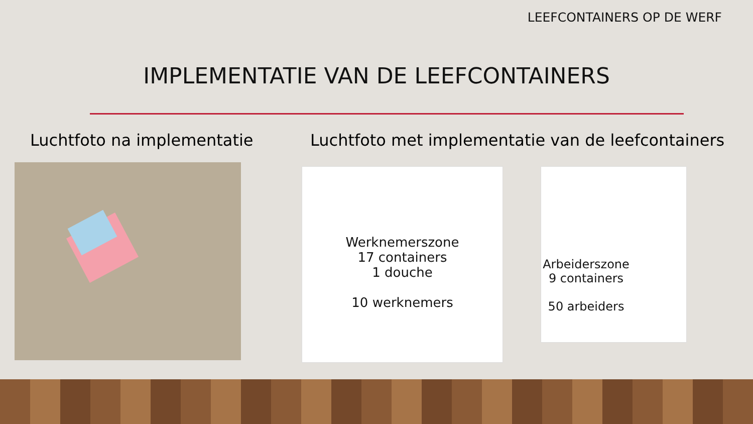LEEFCONTAINERS OP DE WERF
IMPLEMENTATIE VAN DE LEEFCONTAINERS
Luchtfoto na implementatie
Luchtfoto met implementatie van de leefcontainers
Werknemerszone
17 containers
1 douche
10 werknemers
Arbeiderszone
9 containers
50 arbeiders